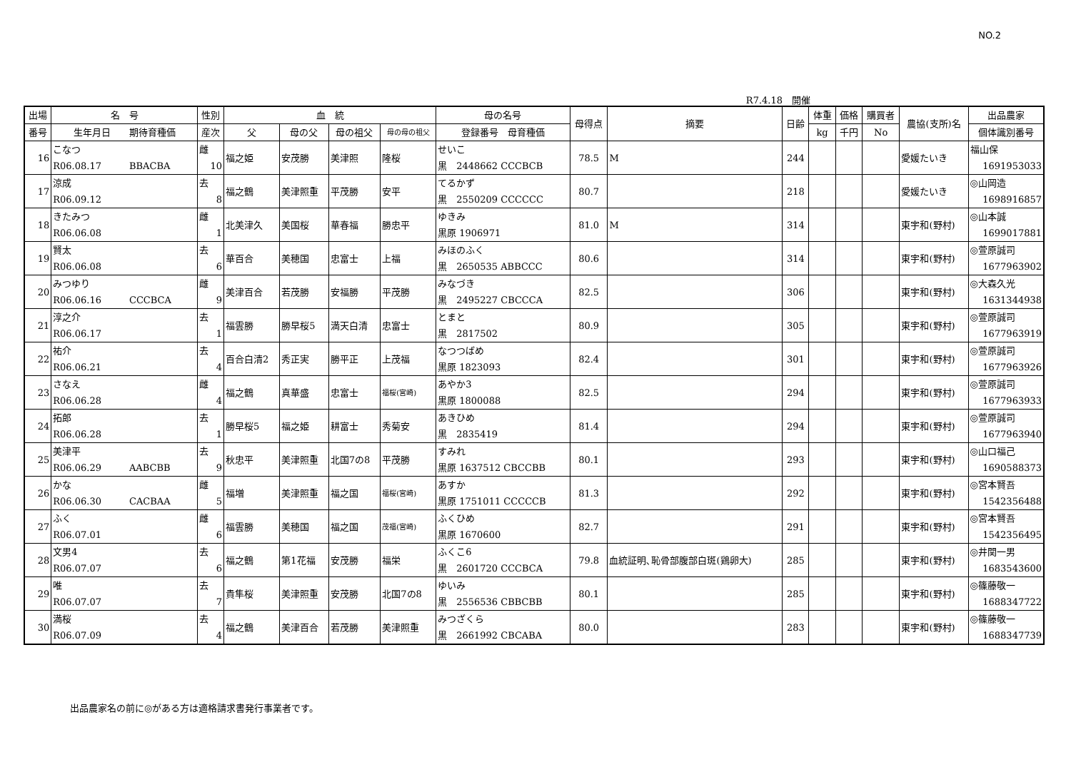NO.2
R7.4.18　開催
| 出場 | 名 号 | 性別 | 血 統 | | | | 母の名号 | 母得点 | 摘要 | 日齢 | 体重 | 価格 | 購買者 | 農協(支所)名 | 出品農家 |
| --- | --- | --- | --- | --- | --- | --- | --- | --- | --- | --- | --- | --- | --- | --- | --- |
| 番号 | 生年月日 期待育種価 | 産次 | 父 | 母の父 | 母の祖父 | 母の母の祖父 | 登録番号 母育種価 | | | | kg | 千円 | No | | 個体識別番号 |
| 16 | こなつ R06.08.17 BBACBA | 雌 10 | 福之姫 | 安茂勝 | 美津照 | 隆桜 | せいこ 黒 2448662 CCCBCB | 78.5 | M | 244 | | | | 愛媛たいき | 福山保 1691953033 |
| 17 | 涼成 R06.09.12 | 去 8 | 福之鶴 | 美津照重 | 平茂勝 | 安平 | てるかず 黒 2550209 CCCCCC | 80.7 | | 218 | | | | 愛媛たいき | ◎山岡造 1698916857 |
| 18 | きたみつ R06.06.08 | 雌 1 | 北美津久 | 美国桜 | 華春福 | 勝忠平 | ゆきみ 黒原 1906971 | 81.0 | M | 314 | | | | 東宇和(野村) | ◎山本誠 1699017881 |
| 19 | 賢太 R06.06.08 | 去 6 | 華百合 | 美穂国 | 忠富士 | 上福 | みほのふく 黒 2650535 ABBCCC | 80.6 | | 314 | | | | 東宇和(野村) | ◎萱原誠司 1677963902 |
| 20 | みつゆり R06.06.16 CCCBCA | 雌 9 | 美津百合 | 若茂勝 | 安福勝 | 平茂勝 | みなづき 黒 2495227 CBCCCA | 82.5 | | 306 | | | | 東宇和(野村) | ◎大森久光 1631344938 |
| 21 | 淳之介 R06.06.17 | 去 1 | 福雲勝 | 勝早桜5 | 満天白清 | 忠富士 | とまと 黒 2817502 | 80.9 | | 305 | | | | 東宇和(野村) | ◎萱原誠司 1677963919 |
| 22 | 祐介 R06.06.21 | 去 4 | 百合白清2 | 秀正実 | 勝平正 | 上茂福 | なつつばめ 黒原 1823093 | 82.4 | | 301 | | | | 東宇和(野村) | ◎萱原誠司 1677963926 |
| 23 | さなえ R06.06.28 | 雌 4 | 福之鶴 | 真華盛 | 忠富士 | 福桜(宮崎) | あやか3 黒原 1800088 | 82.5 | | 294 | | | | 東宇和(野村) | ◎萱原誠司 1677963933 |
| 24 | 拓郎 R06.06.28 | 去 1 | 勝早桜5 | 福之姫 | 耕富士 | 秀菊安 | あきひめ 黒 2835419 | 81.4 | | 294 | | | | 東宇和(野村) | ◎萱原誠司 1677963940 |
| 25 | 美津平 R06.06.29 AABCBB | 去 9 | 秋忠平 | 美津照重 | 北国7の8 | 平茂勝 | すみれ 黒原 1637512 CBCCBB | 80.1 | | 293 | | | | 東宇和(野村) | ◎山口福己 1690588373 |
| 26 | かな R06.06.30 CACBAA | 雌 5 | 福増 | 美津照重 | 福之国 | 福桜(宮崎) | あすか 黒原 1751011 CCCCCB | 81.3 | | 292 | | | | 東宇和(野村) | ◎宮本賢吾 1542356488 |
| 27 | ふく R06.07.01 | 雌 6 | 福雲勝 | 美穂国 | 福之国 | 茂福(宮崎) | ふくひめ 黒原 1670600 | 82.7 | | 291 | | | | 東宇和(野村) | ◎宮本賢吾 1542356495 |
| 28 | 文男4 R06.07.07 | 去 6 | 福之鶴 | 第1花福 | 安茂勝 | 福栄 | ふくこ6 黒 2601720 CCCBCA | 79.8 | 血統証明､恥骨部腹部白斑(鶏卵大) | 285 | | | | 東宇和(野村) | ◎井関一男 1683543600 |
| 29 | 唯 R06.07.07 | 去 7 | 貴隼桜 | 美津照重 | 安茂勝 | 北国7の8 | ゆいみ 黒 2556536 CBBCBB | 80.1 | | 285 | | | | 東宇和(野村) | ◎篠藤敬一 1688347722 |
| 30 | 満桜 R06.07.09 | 去 4 | 福之鶴 | 美津百合 | 若茂勝 | 美津照重 | みつざくら 黒 2661992 CBCABA | 80.0 | | 283 | | | | 東宇和(野村) | ◎篠藤敬一 1688347739 |
出品農家名の前に◎がある方は適格請求書発行事業者です。